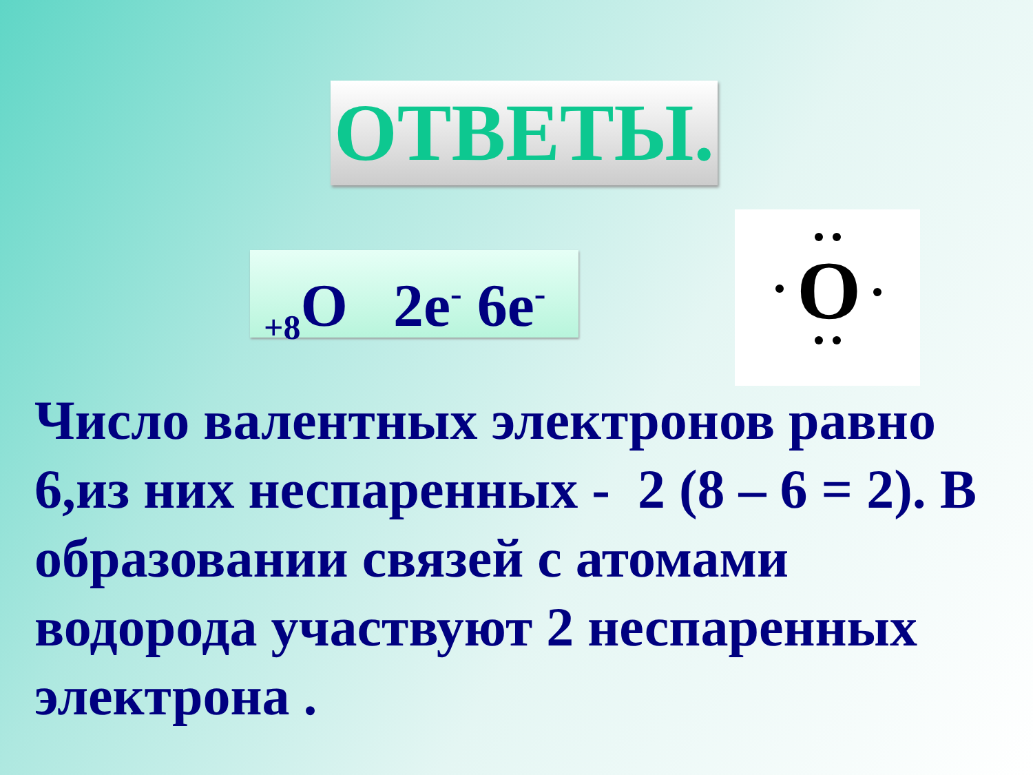ОТВЕТЫ.
<sub>+8</sub>O 2e<sup>-</sup> 6e<sup>-</sup>
O
Число валентных электронов равно 6,из них неспаренных - 2 (8 – 6 = 2). В образовании связей с атомами водорода участвуют 2 неспаренных электрона .